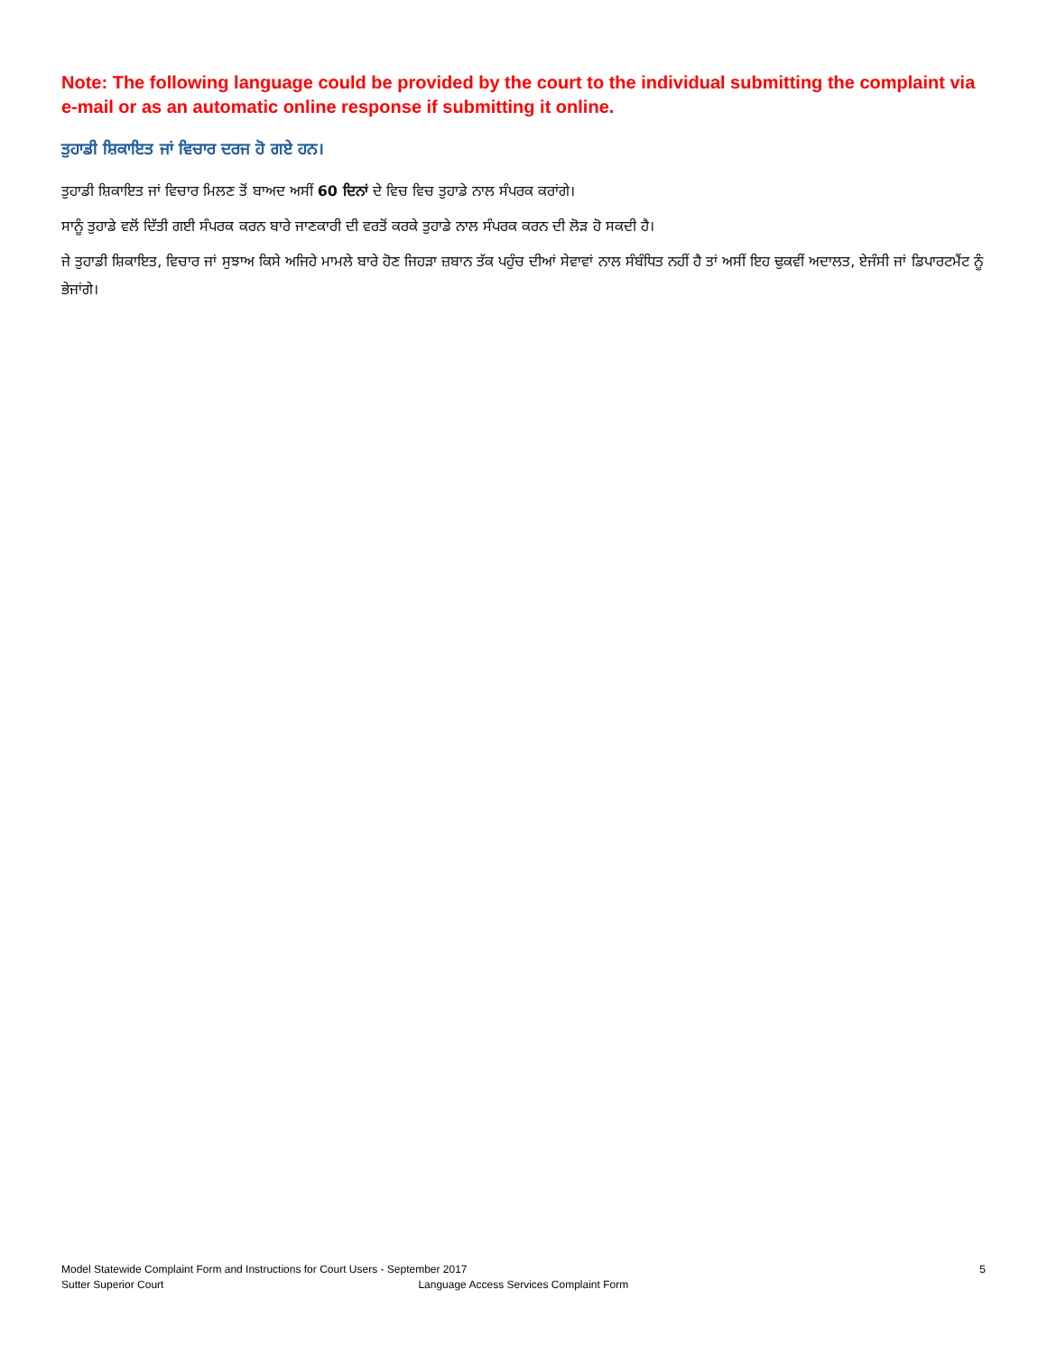Note: The following language could be provided by the court to the individual submitting the complaint via e-mail or as an automatic online response if submitting it online.
ਤੁਹਾਡੀ ਸ਼ਿਕਾਇਤ ਜਾਂ ਵਿਚਾਰ ਦਰਜ ਹੋ ਗਏ ਹਨ।
ਤੁਹਾਡੀ ਸ਼ਿਕਾਇਤ ਜਾਂ ਵਿਚਾਰ ਮਿਲਣ ਤੋਂ ਬਾਅਦ ਅਸੀਂ 60 ਦਿਨਾਂ ਦੇ ਵਿਚ ਵਿਚ ਤੁਹਾਡੇ ਨਾਲ ਸੰਪਰਕ ਕਰਾਂਗੇ।
ਸਾਨੂੰ ਤੁਹਾਡੇ ਵਲੋਂ ਦਿੱਤੀ ਗਈ ਸੰਪਰਕ ਕਰਨ ਬਾਰੇ ਜਾਣਕਾਰੀ ਦੀ ਵਰਤੋਂ ਕਰਕੇ ਤੁਹਾਡੇ ਨਾਲ ਸੰਪਰਕ ਕਰਨ ਦੀ ਲੋੜ ਹੋ ਸਕਦੀ ਹੈ।
ਜੇ ਤੁਹਾਡੀ ਸ਼ਿਕਾਇਤ, ਵਿਚਾਰ ਜਾਂ ਸੁਝਾਅ ਕਿਸੇ ਅਜਿਹੇ ਮਾਮਲੇ ਬਾਰੇ ਹੋਣ ਜਿਹੜਾ ਜ਼ਬਾਨ ਤੱਕ ਪਹੁੰਚ ਦੀਆਂ ਸੇਵਾਵਾਂ ਨਾਲ ਸੰਬੰਧਿਤ ਨਹੀਂ ਹੈ ਤਾਂ ਅਸੀਂ ਇਹ ਢੁਕਵੀਂ ਅਦਾਲਤ, ਏਜੰਸੀ ਜਾਂ ਡਿਪਾਰਟਮੈਂਟ ਨੂੰ ਭੇਜਾਂਗੇ।
Model Statewide Complaint Form and Instructions for Court Users - September 2017 5
Sutter Superior Court Language Access Services Complaint Form